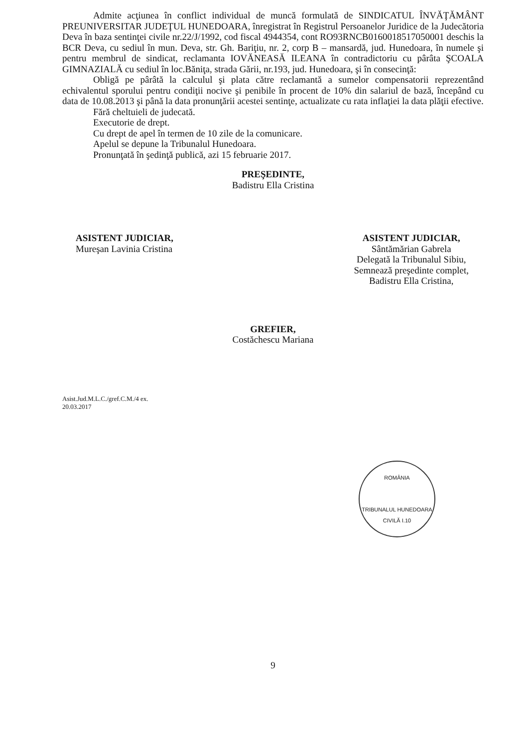Admite acţiunea în conflict individual de muncă formulată de SINDICATUL ÎNVĂŢĂMÂNT PREUNIVERSITAR JUDEŢUL HUNEDOARA, înregistrat în Registrul Persoanelor Juridice de la Judecătoria Deva în baza sentinţei civile nr.22/J/1992, cod fiscal 4944354, cont RO93RNCB0160018517050001 deschis la BCR Deva, cu sediul în mun. Deva, str. Gh. Bariţiu, nr. 2, corp B – mansardă, jud. Hunedoara, în numele şi pentru membrul de sindicat, reclamanta IOVĂNEASĂ ILEANA în contradictoriu cu pârâta ŞCOALA GIMNAZIALĂ cu sediul în loc.Băniţa, strada Gării, nr.193, jud. Hunedoara, şi în consecinţă:
Obligă pe pârâtă la calculul şi plata către reclamantă a sumelor compensatorii reprezentând echivalentul sporului pentru condiţii nocive şi penibile în procent de 10% din salariul de bază, începând cu data de 10.08.2013 şi până la data pronunţării acestei sentinţe, actualizate cu rata inflaţiei la data plăţii efective.
Fără cheltuieli de judecată.
Executorie de drept.
Cu drept de apel în termen de 10 zile de la comunicare.
Apelul se depune la Tribunalul Hunedoara.
Pronunţată în şedinţă publică, azi 15 februarie 2017.
PREŞEDINTE,
Badistru Ella Cristina
ASISTENT JUDICIAR,
Mureşan Lavinia Cristina
ASISTENT JUDICIAR,
Sântămărian Gabrela
Delegată la Tribunalul Sibiu,
Semnează preşedinte complet,
Badistru Ella Cristina,
GREFIER,
Costăchescu Mariana
Asist.Jud.M.L.C./gref.C.M./4 ex.
20.03.2017
9
ROMÂNIA
TRIBUNALUL HUNEDOARA
CIVILĂ I.10